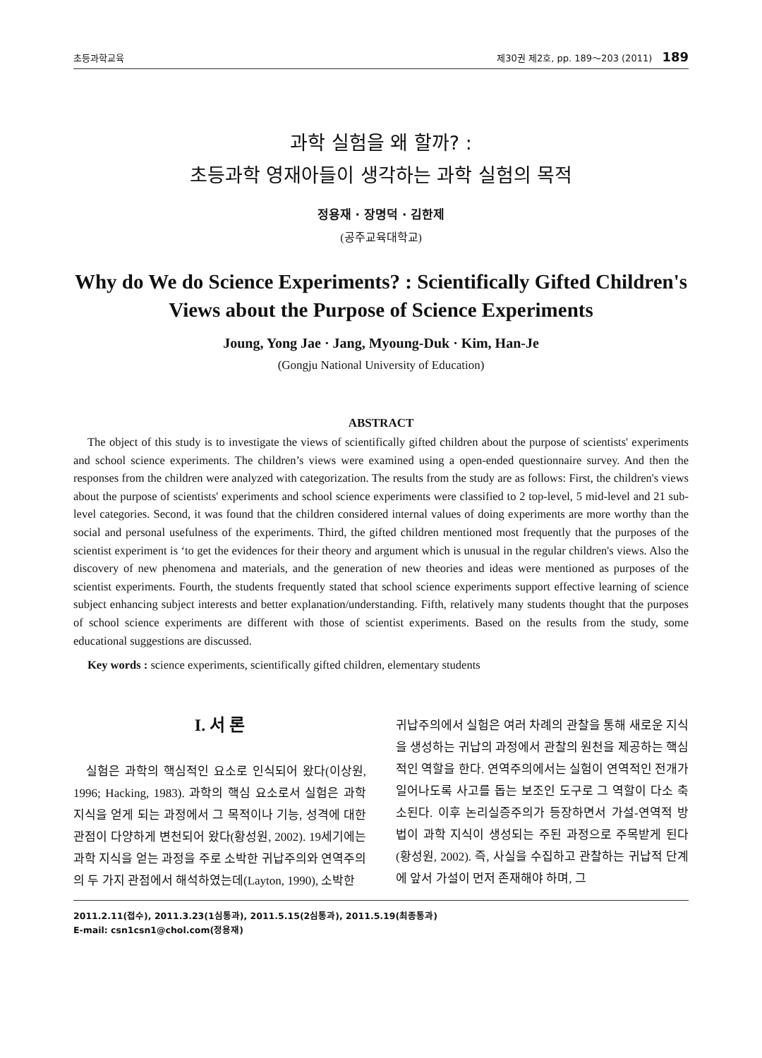초등과학교육 제30권 제2호, pp. 189～203 (2011) 189
과학 실험을 왜 할까? :
초등과학 영재아들이 생각하는 과학 실험의 목적
정용재 · 장명덕 · 김한제
(공주교육대학교)
Why do We do Science Experiments? : Scientifically Gifted Children's
Views about the Purpose of Science Experiments
Joung, Yong Jae · Jang, Myoung-Duk · Kim, Han-Je
(Gongju National University of Education)
ABSTRACT
The object of this study is to investigate the views of scientifically gifted children about the purpose of scientists' experiments and school science experiments. The children’s views were examined using a open-ended questionnaire survey. And then the responses from the children were analyzed with categorization. The results from the study are as follows: First, the children's views about the purpose of scientists' experiments and school science experiments were classified to 2 top-level, 5 mid-level and 21 sub-level categories. Second, it was found that the children considered internal values of doing experiments are more worthy than the social and personal usefulness of the experiments. Third, the gifted children mentioned most frequently that the purposes of the scientist experiment is ‘to get the evidences for their theory and argument which is unusual in the regular children's views. Also the discovery of new phenomena and materials, and the generation of new theories and ideas were mentioned as purposes of the scientist experiments. Fourth, the students frequently stated that school science experiments support effective learning of science subject enhancing subject interests and better explanation/understanding. Fifth, relatively many students thought that the purposes of school science experiments are different with those of scientist experiments. Based on the results from the study, some educational suggestions are discussed.
Key words : science experiments, scientifically gifted children, elementary students
I. 서 론
실험은 과학의 핵심적인 요소로 인식되어 왔다(이상원, 1996; Hacking, 1983). 과학의 핵심 요소로서 실험은 과학 지식을 얻게 되는 과정에서 그 목적이나 기능, 성격에 대한 관점이 다양하게 변천되어 왔다(황성원, 2002). 19세기에는 과학 지식을 얻는 과정을 주로 소박한 귀납주의와 연역주의의 두 가지 관점에서 해석하였는데(Layton, 1990), 소박한
귀납주의에서 실험은 여러 차례의 관찰을 통해 새로운 지식을 생성하는 귀납의 과정에서 관찰의 원천을 제공하는 핵심적인 역할을 한다. 연역주의에서는 실험이 연역적인 전개가 일어나도록 사고를 돕는 보조인 도구로 그 역할이 다소 축소된다. 이후 논리실증주의가 등장하면서 가설-연역적 방법이 과학 지식이 생성되는 주된 과정으로 주목받게 된다(황성원, 2002). 즉, 사실을 수집하고 관찰하는 귀납적 단계에 앞서 가설이 먼저 존재해야 하며, 그
2011.2.11(접수), 2011.3.23(1심통과), 2011.5.15(2심통과), 2011.5.19(최종통과)
E-mail: csn1csn1@chol.com(정용재)